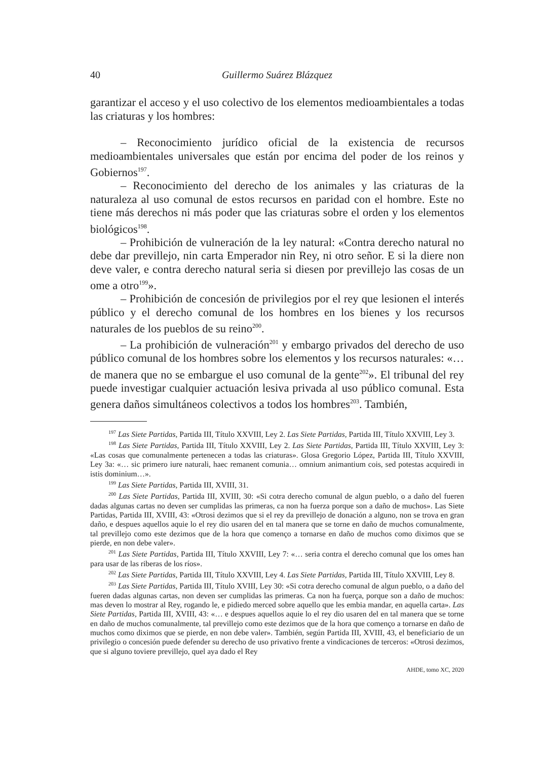40 Guillermo Suárez Blázquez
garantizar el acceso y el uso colectivo de los elementos medioambientales a todas las criaturas y los hombres:
– Reconocimiento jurídico oficial de la existencia de recursos medioambientales universales que están por encima del poder de los reinos y Gobiernos<sup>197</sup>.
– Reconocimiento del derecho de los animales y las criaturas de la naturaleza al uso comunal de estos recursos en paridad con el hombre. Este no tiene más derechos ni más poder que las criaturas sobre el orden y los elementos biológicos<sup>198</sup>.
– Prohibición de vulneración de la ley natural: «Contra derecho natural no debe dar previllejo, nin carta Emperador nin Rey, ni otro señor. E si la diere non deve valer, e contra derecho natural seria si diesen por previllejo las cosas de un ome a otro<sup>199</sup>».
– Prohibición de concesión de privilegios por el rey que lesionen el interés público y el derecho comunal de los hombres en los bienes y los recursos naturales de los pueblos de su reino<sup>200</sup>.
– La prohibición de vulneración<sup>201</sup> y embargo privados del derecho de uso público comunal de los hombres sobre los elementos y los recursos naturales: «… de manera que no se embargue el uso comunal de la gente<sup>202</sup>». El tribunal del rey puede investigar cualquier actuación lesiva privada al uso público comunal. Esta genera daños simultáneos colectivos a todos los hombres<sup>203</sup>. También,
<sup>197</sup> Las Siete Partidas, Partida III, Título XXVIII, Ley 2. Las Siete Partidas, Partida III, Título XXVIII, Ley 3.
<sup>198</sup> Las Siete Partidas, Partida III, Título XXVIII, Ley 2. Las Siete Partidas, Partida III, Título XXVIII, Ley 3: «Las cosas que comunalmente pertenecen a todas las criaturas». Glosa Gregorio López, Partida III, Título XXVIII, Ley 3a: «… sic primero iure naturali, haec remanent comunia… omnium animantium cois, sed potestas acquiredi in istis dominium…».
<sup>199</sup> Las Siete Partidas, Partida III, XVIII, 31.
<sup>200</sup> Las Siete Partidas, Partida III, XVIII, 30: «Si cotra derecho comunal de algun pueblo, o a daño del fueren dadas algunas cartas no deven ser cumplidas las primeras, ca non ha fuerza porque son a daño de muchos». Las Siete Partidas, Partida III, XVIII, 43: «Otrosi dezimos que si el rey da previllejo de donación a alguno, non se trova en gran daño, e despues aquellos aquie lo el rey dio usaren del en tal manera que se torne en daño de muchos comunalmente, tal previllejo como este dezimos que de la hora que començo a tornarse en daño de muchos como diximos que se pierde, en non debe valer».
<sup>201</sup> Las Siete Partidas, Partida III, Título XXVIII, Ley 7: «… seria contra el derecho comunal que los omes han para usar de las riberas de los ríos».
<sup>202</sup> Las Siete Partidas, Partida III, Título XXVIII, Ley 4. Las Siete Partidas, Partida III, Título XXVIII, Ley 8.
<sup>203</sup> Las Siete Partidas, Partida III, Título XVIII, Ley 30: «Si cotra derecho comunal de algun pueblo, o a daño del fueren dadas algunas cartas, non deven ser cumplidas las primeras. Ca non ha fuerça, porque son a daño de muchos: mas deven lo mostrar al Rey, rogando le, e pidiedo merced sobre aquello que les embia mandar, en aquella carta». Las Siete Partidas, Partida III, XVIII, 43: «… e despues aquellos aquie lo el rey dio usaren del en tal manera que se torne en daño de muchos comunalmente, tal previllejo como este dezimos que de la hora que començo a tornarse en daño de muchos como diximos que se pierde, en non debe valer». También, según Partida III, XVIII, 43, el beneficiario de un privilegio o concesión puede defender su derecho de uso privativo frente a vindicaciones de terceros: «Otrosi dezimos, que si alguno toviere previllejo, quel aya dado el Rey
AHDE, tomo XC, 2020